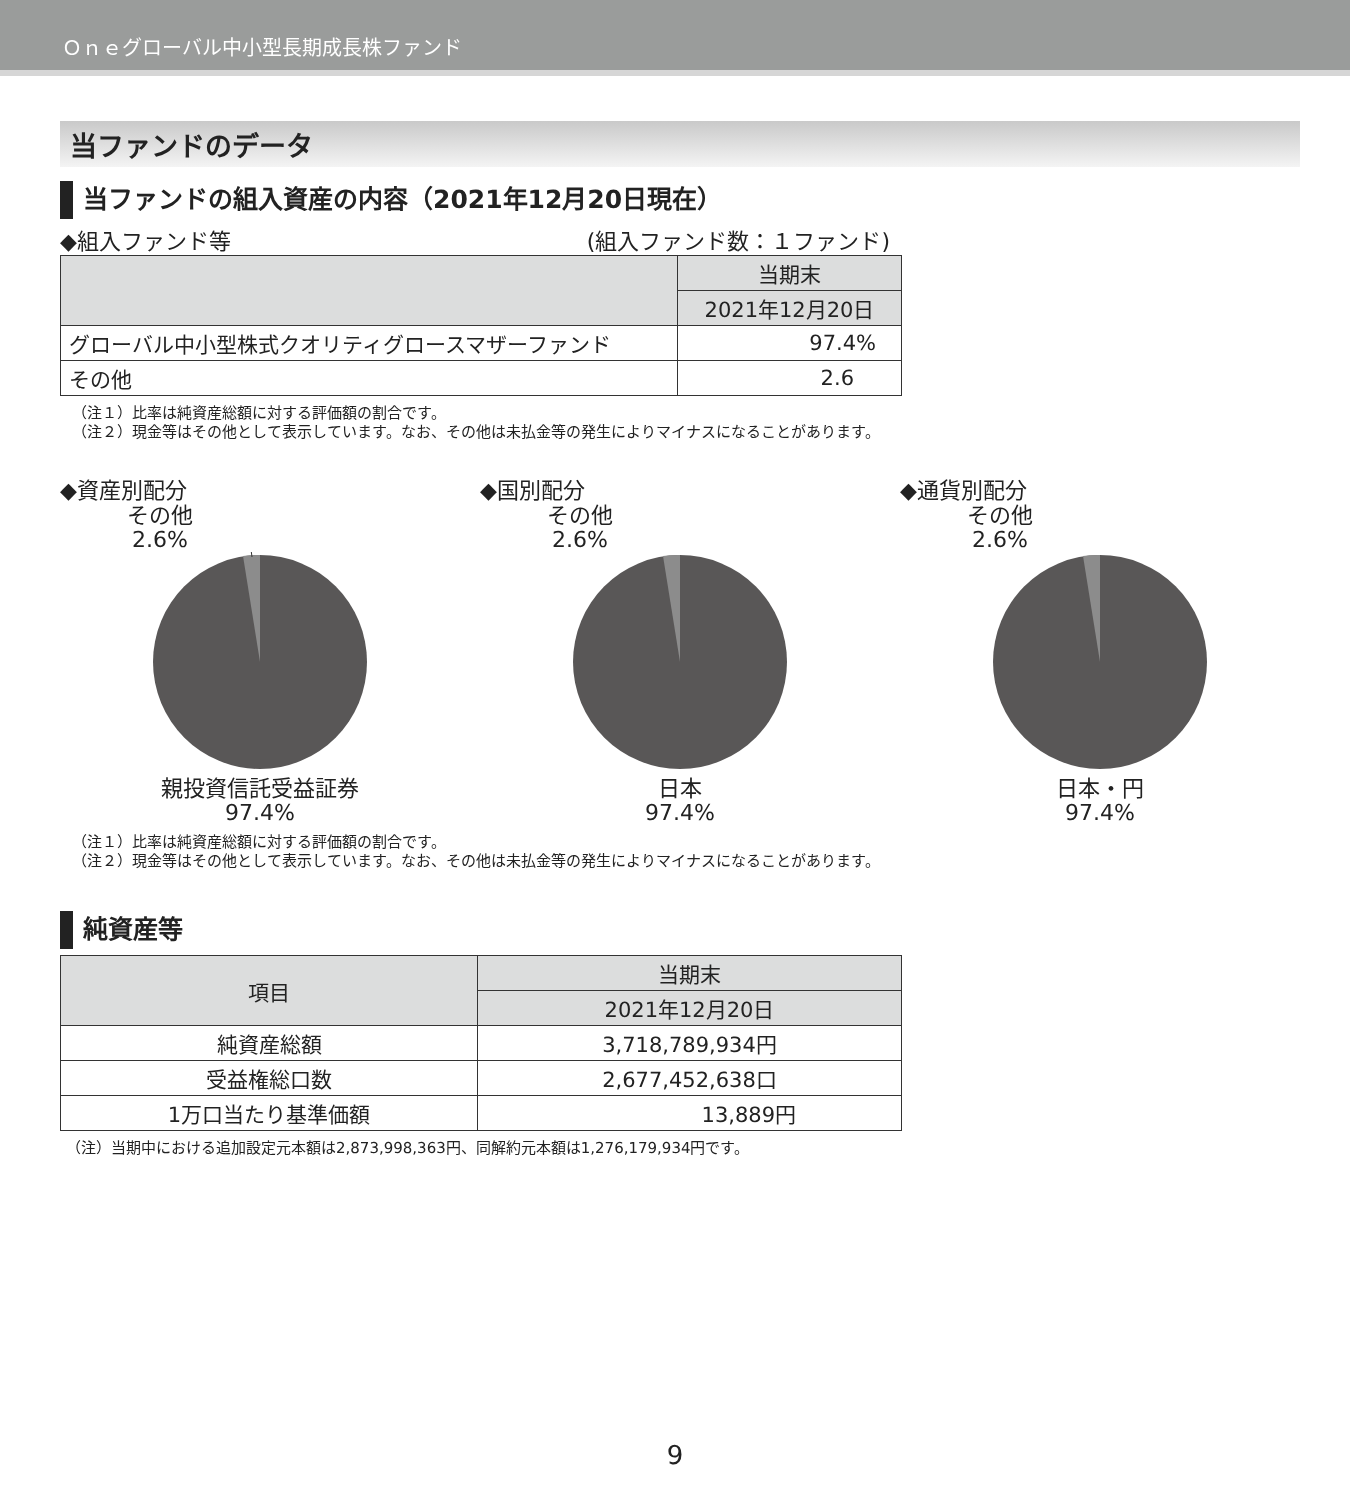Ｏｎｅグローバル中小型長期成長株ファンド
当ファンドのデータ
当ファンドの組入資産の内容（2021年12月20日現在）
◆組入ファンド等 (組入ファンド数：１ファンド)
| | 当期末 |
| | 2021年12月20日 |
| グローバル中小型株式クオリティグロースマザーファンド | 97.4% |
| その他 | 2.6 |
（注１）比率は純資産総額に対する評価額の割合です。
（注２）現金等はその他として表示しています。なお、その他は未払金等の発生によりマイナスになることがあります。
◆資産別配分
その他
2.6%
親投資信託受益証券
97.4%
◆国別配分
その他
2.6%
日本
97.4%
◆通貨別配分
その他
2.6%
日本・円
97.4%
（注１）比率は純資産総額に対する評価額の割合です。
（注２）現金等はその他として表示しています。なお、その他は未払金等の発生によりマイナスになることがあります。
純資産等
| 項目 | 当期末 |
| | 2021年12月20日 |
| 純資産総額 | 3,718,789,934円 |
| 受益権総口数 | 2,677,452,638口 |
| 1万口当たり基準価額 | 13,889円 |
（注）当期中における追加設定元本額は2,873,998,363円、同解約元本額は1,276,179,934円です。
9